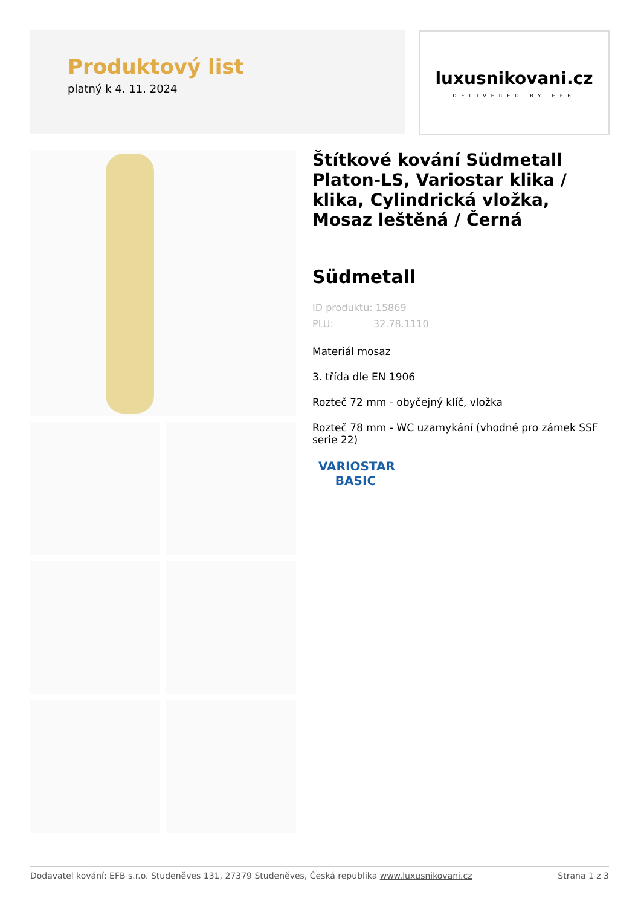Produktový list
platný k 4. 11. 2024
luxusnikovani.cz
DELIVERED BY EFB
Štítkové kování Südmetall Platon-LS, Variostar klika / klika, Cylindrická vložka, Mosaz leštěná / Černá
Südmetall
ID produktu: 15869
PLU: 32.78.1110
Materiál mosaz
3. třída dle EN 1906
Rozteč 72 mm - obyčejný klíč, vložka
Rozteč 78 mm - WC uzamykání (vhodné pro zámek SSF serie 22)
VARIOSTAR
BASIC
Dodavatel kování: EFB s.r.o. Studeněves 131, 27379 Studeněves, Česká republika www.luxusnikovani.cz Strana 1 z 3